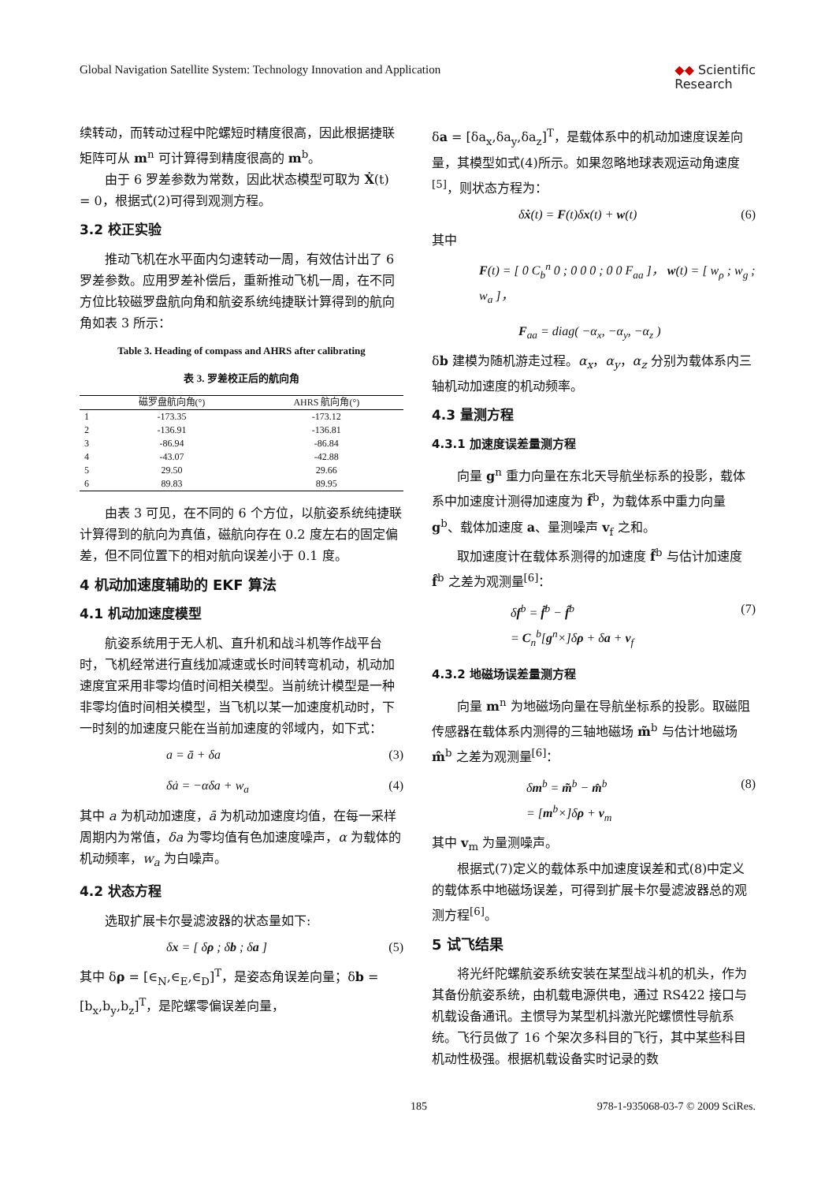Global Navigation Satellite System: Technology Innovation and Application ◆◆ Scientific
Research
续转动，而转动过程中陀螺短时精度很高，因此根据捷联矩阵可从 m<sup>n</sup> 可计算得到精度很高的 m<sup>b</sup>。
由于 6 罗差参数为常数，因此状态模型可取为 Ẋ(t) = 0，根据式(2)可得到观测方程。
3.2 校正实验
推动飞机在水平面内匀速转动一周，有效估计出了 6 罗差参数。应用罗差补偿后，重新推动飞机一周，在不同方位比较磁罗盘航向角和航姿系统纯捷联计算得到的航向角如表 3 所示：
Table 3. Heading of compass and AHRS after calibrating
表 3. 罗差校正后的航向角
| | 磁罗盘航向角(°) | AHRS 航向角(°) |
| --- | --- | --- |
| 1 | -173.35 | -173.12 |
| 2 | -136.91 | -136.81 |
| 3 | -86.94 | -86.84 |
| 4 | -43.07 | -42.88 |
| 5 | 29.50 | 29.66 |
| 6 | 89.83 | 89.95 |
由表 3 可见，在不同的 6 个方位，以航姿系统纯捷联计算得到的航向为真值，磁航向存在 0.2 度左右的固定偏差，但不同位置下的相对航向误差小于 0.1 度。
4 机动加速度辅助的 EKF 算法
4.1 机动加速度模型
航姿系统用于无人机、直升机和战斗机等作战平台时，飞机经常进行直线加减速或长时间转弯机动，机动加速度宜采用非零均值时间相关模型。当前统计模型是一种非零均值时间相关模型，当飞机以某一加速度机动时，下一时刻的加速度只能在当前加速度的邻域内，如下式：
a = ā + δa (3)
δȧ = −αδa + w<sub>a</sub> (4)
其中 a 为机动加速度，ā 为机动加速度均值，在每一采样周期内为常值，δa 为零均值有色加速度噪声，α 为载体的机动频率，w<sub>a</sub> 为白噪声。
4.2 状态方程
选取扩展卡尔曼滤波器的状态量如下:
δx = [ δρ ; δb ; δa ] (5)
其中 δρ = [∈<sub>N</sub>,∈<sub>E</sub>,∈<sub>D</sub>]<sup>T</sup>，是姿态角误差向量；δb = [b<sub>x</sub>,b<sub>y</sub>,b<sub>z</sub>]<sup>T</sup>，是陀螺零偏误差向量，
δa = [δa<sub>x</sub>,δa<sub>y</sub>,δa<sub>z</sub>]<sup>T</sup>，是载体系中的机动加速度误差向量，其模型如式(4)所示。如果忽略地球表观运动角速度<sup>[5]</sup>，则状态方程为：
δẋ(t) = F(t)δx(t) + w(t) (6)
其中
F(t) = [ 0 C<sub>b</sub><sup>n</sup> 0 ; 0 0 0 ; 0 0 F<sub>aa</sub> ]， w(t) = [ w<sub>ρ</sub> ; w<sub>g</sub> ; w<sub>a</sub> ]，
F<sub>aa</sub> = diag( −α<sub>x</sub>, −α<sub>y</sub>, −α<sub>z</sub> )
δb 建模为随机游走过程。α<sub>x</sub>，α<sub>y</sub>，α<sub>z</sub> 分别为载体系内三轴机动加速度的机动频率。
4.3 量测方程
4.3.1 加速度误差量测方程
向量 g<sup>n</sup> 重力向量在东北天导航坐标系的投影，载体系中加速度计测得加速度为 f̃<sup>b</sup>，为载体系中重力向量 g<sup>b</sup>、载体加速度 a、量测噪声 v<sub>f</sub> 之和。
取加速度计在载体系测得的加速度 f̃<sup>b</sup> 与估计加速度 f̂<sup>b</sup> 之差为观测量<sup>[6]</sup>：
δf<sup>b</sup> = f̃<sup>b</sup> − f̂<sup>b</sup>
= C<sub>n</sub><sup>b</sup>[g<sup>n</sup>×]δρ + δa + v<sub>f</sub> (7)
4.3.2 地磁场误差量测方程
向量 m<sup>n</sup> 为地磁场向量在导航坐标系的投影。取磁阻传感器在载体系内测得的三轴地磁场 m̃<sup>b</sup> 与估计地磁场 m̂<sup>b</sup> 之差为观测量<sup>[6]</sup>：
δm<sup>b</sup> = m̃<sup>b</sup> − m̂<sup>b</sup>
= [m<sup>b</sup>×]δρ + v<sub>m</sub> (8)
其中 v<sub>m</sub> 为量测噪声。
根据式(7)定义的载体系中加速度误差和式(8)中定义的载体系中地磁场误差，可得到扩展卡尔曼滤波器总的观测方程<sup>[6]</sup>。
5 试飞结果
将光纤陀螺航姿系统安装在某型战斗机的机头，作为其备份航姿系统，由机载电源供电，通过 RS422 接口与机载设备通讯。主惯导为某型机抖激光陀螺惯性导航系统。飞行员做了 16 个架次多科目的飞行，其中某些科目机动性极强。根据机载设备实时记录的数
185 978-1-935068-03-7 © 2009 SciRes.